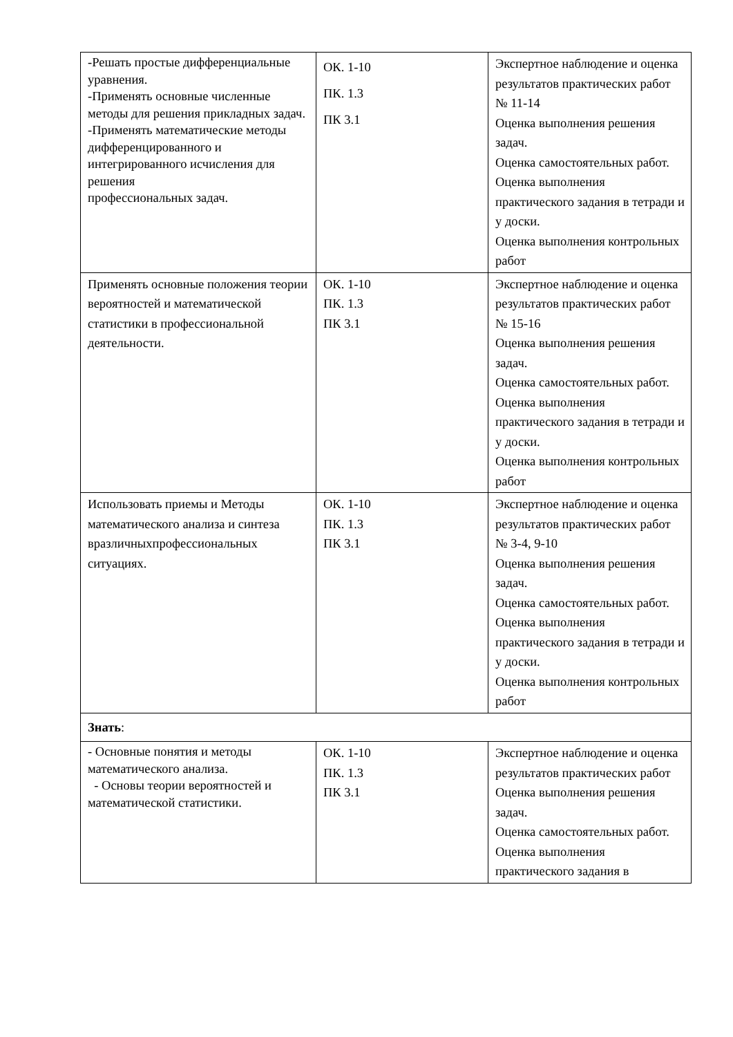| -Решать простые дифференциальные уравнения. -Применять основные численные методы для решения прикладных задач. -Применять математические методы дифференцированного и интегрированного исчисления для решения профессиональных задач. | ОК. 1-10 ПК. 1.3 ПК 3.1 | Экспертное наблюдение и оценка результатов практических работ № 11-14 Оценка выполнения решения задач. Оценка самостоятельных работ. Оценка выполнения практического задания в тетради и у доски. Оценка выполнения контрольных работ |
| Применять основные положения теории вероятностей и математической статистики в профессиональной деятельности. | ОК. 1-10 ПК. 1.3 ПК 3.1 | Экспертное наблюдение и оценка результатов практических работ № 15-16 Оценка выполнения решения задач. Оценка самостоятельных работ. Оценка выполнения практического задания в тетради и у доски. Оценка выполнения контрольных работ |
| Использовать приемы и Методы математического анализа и синтеза вразличныхпрофессиональных ситуациях. | ОК. 1-10 ПК. 1.3 ПК 3.1 | Экспертное наблюдение и оценка результатов практических работ № 3-4, 9-10 Оценка выполнения решения задач. Оценка самостоятельных работ. Оценка выполнения практического задания в тетради и у доски. Оценка выполнения контрольных работ |
| Знать : | | |
| - Основные понятия и методы математического анализа. - Основы теории вероятностей и математической статистики. | ОК. 1-10 ПК. 1.3 ПК 3.1 | Экспертное наблюдение и оценка результатов практических работ Оценка выполнения решения задач. Оценка самостоятельных работ. Оценка выполнения практического задания в |